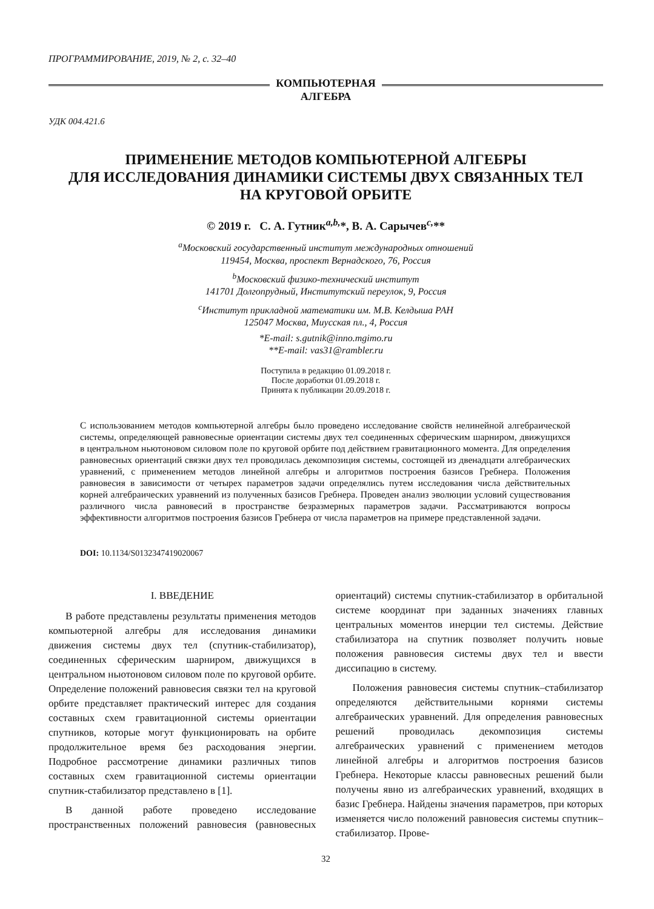ПРОГРАММИРОВАНИЕ, 2019, № 2, с. 32–40
КОМПЬЮТЕРНАЯ
АЛГЕБРА
УДК 004.421.6
ПРИМЕНЕНИЕ МЕТОДОВ КОМПЬЮТЕРНОЙ АЛГЕБРЫ
ДЛЯ ИССЛЕДОВАНИЯ ДИНАМИКИ СИСТЕМЫ ДВУХ СВЯЗАННЫХ ТЕЛ
НА КРУГОВОЙ ОРБИТЕ
© 2019 г. С. А. Гутник<sup>a,b,</sup>*, В. А. Сарычев<sup>c,</sup>**
<sup>a</sup> Московский государственный институт международных отношений
119454, Москва, проспект Вернадского, 76, Россия
<sup>b</sup> Московский физико-технический институт
141701 Долгопрудный, Институтский переулок, 9, Россия
<sup>c</sup> Институт прикладной математики им. М.В. Келдыша РАН
125047 Москва, Миусская пл., 4, Россия
*E-mail: s.gutnik@inno.mgimo.ru
**E-mail: vas31@rambler.ru
Поступила в редакцию 01.09.2018 г.
После доработки 01.09.2018 г.
Принята к публикации 20.09.2018 г.
С использованием методов компьютерной алгебры было проведено исследование свойств нелинейной алгебраической системы, определяющей равновесные ориентации системы двух тел соединенных сферическим шарниром, движущихся в центральном ньютоновом силовом поле по круговой орбите под действием гравитационного момента. Для определения равновесных ориентаций связки двух тел проводилась декомпозиция системы, состоящей из двенадцати алгебраических уравнений, с применением методов линейной алгебры и алгоритмов построения базисов Гребнера. Положения равновесия в зависимости от четырех параметров задачи определялись путем исследования числа действительных корней алгебраических уравнений из полученных базисов Гребнера. Проведен анализ эволюции условий существования различного числа равновесий в пространстве безразмерных параметров задачи. Рассматриваются вопросы эффективности алгоритмов построения базисов Гребнера от числа параметров на примере представленной задачи.
DOI: 10.1134/S0132347419020067
I. ВВЕДЕНИЕ
В работе представлены результаты применения методов компьютерной алгебры для исследования динамики движения системы двух тел (спутник-стабилизатор), соединенных сферическим шарниром, движущихся в центральном ньютоновом силовом поле по круговой орбите. Определение положений равновесия связки тел на круговой орбите представляет практический интерес для создания составных схем гравитационной системы ориентации спутников, которые могут функционировать на орбите продолжительное время без расходования энергии. Подробное рассмотрение динамики различных типов составных схем гравитационной системы ориентации спутник-стабилизатор представлено в [1].
В данной работе проведено исследование пространственных положений равновесия (равновесных ориентаций) системы спутник-стабилизатор в орбитальной системе координат при заданных значениях главных центральных моментов инерции тел системы. Действие стабилизатора на спутник позволяет получить новые положения равновесия системы двух тел и ввести диссипацию в систему.
Положения равновесия системы спутник–стабилизатор определяются действительными корнями системы алгебраических уравнений. Для определения равновесных решений проводилась декомпозиция системы алгебраических уравнений с применением методов линейной алгебры и алгоритмов построения базисов Гребнера. Некоторые классы равновесных решений были получены явно из алгебраических уравнений, входящих в базис Гребнера. Найдены значения параметров, при которых изменяется число положений равновесия системы спутник–стабилизатор. Прове-
32